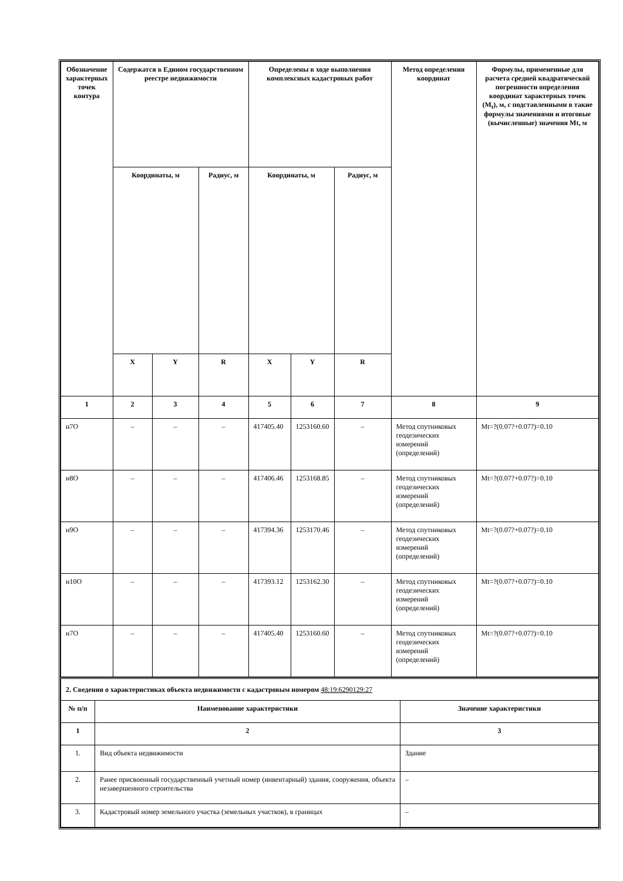| Обозначение характерных точек контура | Содержатся в Едином государственном реестре недвижимости | | | Определены в ходе выполнения комплексных кадастровых работ | | | Метод определения координат | Формулы, примененные для расчета средней квадратической погрешности определения координат характерных точек (M<sub>t</sub>), м, с подставленными в такие формулы значениями и итоговые (вычисленные) значения Mt, м |
| --- | --- | --- | --- | --- | --- | --- | --- | --- |
| | Координаты, м | | Радиус, м | Координаты, м | | Радиус, м | | |
| | X | Y | R | X | Y | R | | |
| 1 | 2 | 3 | 4 | 5 | 6 | 7 | 8 | 9 |
| н7О | – | – | – | 417405.40 | 1253160.60 | – | Метод спутниковых геодезических измерений (определений) | Mt=?(0.07?+0.07?)=0.10 |
| н8О | – | – | – | 417406.46 | 1253168.85 | – | Метод спутниковых геодезических измерений (определений) | Mt=?(0.07?+0.07?)=0.10 |
| н9О | – | – | – | 417394.36 | 1253170.46 | – | Метод спутниковых геодезических измерений (определений) | Mt=?(0.07?+0.07?)=0.10 |
| н10О | – | – | – | 417393.12 | 1253162.30 | – | Метод спутниковых геодезических измерений (определений) | Mt=?(0.07?+0.07?)=0.10 |
| н7О | – | – | – | 417405.40 | 1253160.60 | – | Метод спутниковых геодезических измерений (определений) | Mt=?(0.07?+0.07?)=0.10 |
| 2. Сведения о характеристиках объекта недвижимости с кадастровым номером 48:19:6290129:27 | | |
| № п/п | Наименование характеристики | Значение характеристики |
| 1 | 2 | 3 |
| 1. | Вид объекта недвижимости | Здание |
| 2. | Ранее присвоенный государственный учетный номер (инвентарный) здания, сооружения, объекта незавершенного строительства | – |
| 3. | Кадастровый номер земельного участка (земельных участков), в границах | – |